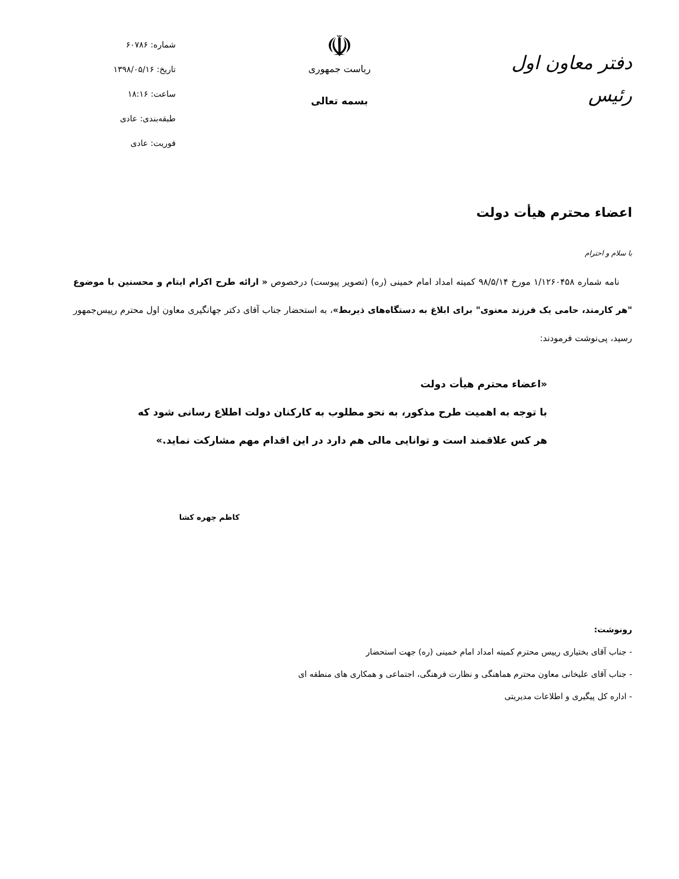دفتر معاون اول
رئیس
☫
ریاست جمهوری
بسمه تعالی
شماره: ۶۰۷۸۶
تاریخ: ۱۳۹۸/۰۵/۱۶
ساعت: ۱۸:۱۶
طبقه‌بندی: عادی
فوریت: عادی
اعضاء محترم هیأت دولت
با سلام و احترام
نامه شماره ۱/۱۲۶۰۴۵۸ مورخ ۹۸/۵/۱۴ کمیته امداد امام خمینی (ره) (تصویر پیوست) درخصوص « ارائه طرح اکرام ایتام و محسنین با موضوع "هر کارمند، حامی یک فرزند معنوی" برای ابلاغ به دستگاه‌های ذیربط»، به استحضار جناب آقای دکتر جهانگیری معاون اول محترم رییس‌جمهور رسید، پی‌نوشت فرمودند:
«اعضاء محترم هیأت دولت
با توجه به اهمیت طرح مذکور، به نحو مطلوب به کارکنان دولت اطلاع رسانی شود که هر کس علاقمند است و توانایی مالی هم دارد در این اقدام مهم مشارکت نماید.»
کاظم چهره کشا
رونوشت:
- جناب آقای بختیاری رییس محترم کمیته امداد امام خمینی (ره) جهت استحضار
- جناب آقای علیخانی معاون محترم هماهنگی و نظارت فرهنگی، اجتماعی و همکاری های منطقه ای
- اداره کل پیگیری و اطلاعات مدیریتی